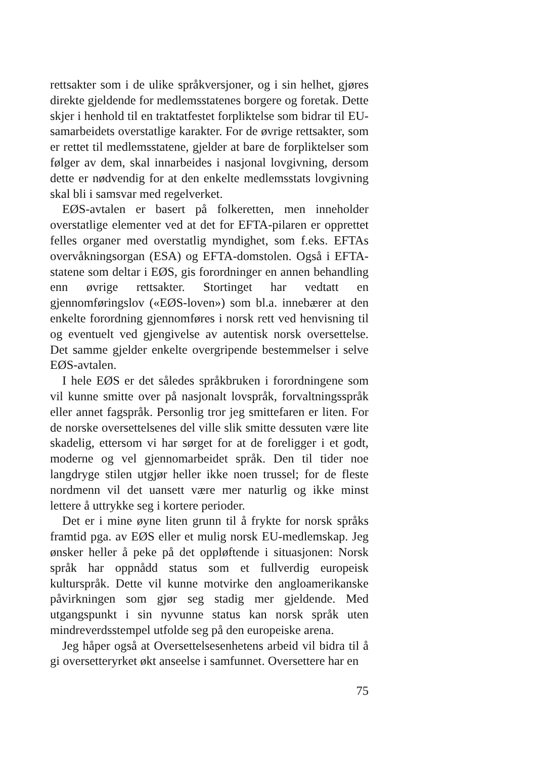rettsakter som i de ulike språkversjoner, og i sin helhet, gjøres direkte gjeldende for medlemsstatenes borgere og foretak. Dette skjer i henhold til en traktatfestet forpliktelse som bidrar til EU-samarbeidets overstatlige karakter. For de øvrige rettsakter, som er rettet til medlemsstatene, gjelder at bare de forpliktelser som følger av dem, skal innarbeides i nasjonal lovgivning, dersom dette er nødvendig for at den enkelte medlemsstats lovgivning skal bli i samsvar med regelverket.
EØS-avtalen er basert på folkeretten, men inneholder overstatlige elementer ved at det for EFTA-pilaren er opprettet felles organer med overstatlig myndighet, som f.eks. EFTAs overvåkningsorgan (ESA) og EFTA-domstolen. Også i EFTA-statene som deltar i EØS, gis forordninger en annen behandling enn øvrige rettsakter. Stortinget har vedtatt en gjennomføringslov («EØS-loven») som bl.a. innebærer at den enkelte forordning gjennomføres i norsk rett ved henvisning til og eventuelt ved gjengivelse av autentisk norsk oversettelse. Det samme gjelder enkelte overgripende bestemmelser i selve EØS-avtalen.
I hele EØS er det således språkbruken i forordningene som vil kunne smitte over på nasjonalt lovspråk, forvaltningsspråk eller annet fagspråk. Personlig tror jeg smittefaren er liten. For de norske oversettelsenes del ville slik smitte dessuten være lite skadelig, ettersom vi har sørget for at de foreligger i et godt, moderne og vel gjennomarbeidet språk. Den til tider noe langdryge stilen utgjør heller ikke noen trussel; for de fleste nordmenn vil det uansett være mer naturlig og ikke minst lettere å uttrykke seg i kortere perioder.
Det er i mine øyne liten grunn til å frykte for norsk språks framtid pga. av EØS eller et mulig norsk EU-medlemskap. Jeg ønsker heller å peke på det oppløftende i situasjonen: Norsk språk har oppnådd status som et fullverdig europeisk kulturspråk. Dette vil kunne motvirke den angloamerikanske påvirkningen som gjør seg stadig mer gjeldende. Med utgangspunkt i sin nyvunne status kan norsk språk uten mindreverdsstempel utfolde seg på den europeiske arena.
Jeg håper også at Oversettelsesenhetens arbeid vil bidra til å gi oversetteryrket økt anseelse i samfunnet. Oversettere har en
75